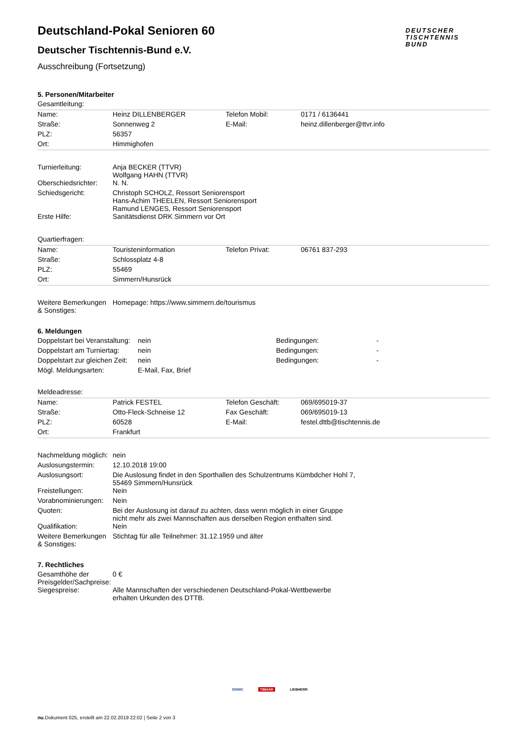Deutschland-Pokal Senioren 60
Deutscher Tischtennis-Bund e.V.
Ausschreibung (Fortsetzung)
DEUTSCHER
TISCHTENNIS
BUND
5. Personen/Mitarbeiter
| Gesamtleitung: | | | |
| Name: | Heinz DILLENBERGER | Telefon Mobil: | 0171 / 6136441 |
| Straße: | Sonnenweg 2 | E-Mail: | heinz.dillenberger@ttvr.info |
| PLZ: | 56357 | | |
| Ort: | Himmighofen | | |
| Turnierleitung: | Anja BECKER (TTVR) Wolfgang HAHN (TTVR) | | |
| Oberschiedsrichter: | N. N. | | |
| Schiedsgericht: | Christoph SCHOLZ, Ressort Seniorensport Hans-Achim THEELEN, Ressort Seniorensport Ramund LENGES, Ressort Seniorensport | | |
| Erste Hilfe: | Sanitätsdienst DRK Simmern vor Ort | | |
| Quartierfragen: | | | |
| Name: | Touristeninformation | Telefon Privat: | 06761 837-293 |
| Straße: | Schlossplatz 4-8 | | |
| PLZ: | 55469 | | |
| Ort: | Simmern/Hunsrück | | |
| Weitere Bemerkungen & Sonstiges: | Homepage: https://www.simmern.de/tourismus | | |
6. Meldungen
| Doppelstart bei Veranstaltung: | nein | Bedingungen: | - |
| Doppelstart am Turniertag: | nein | Bedingungen: | - |
| Doppelstart zur gleichen Zeit: | nein | Bedingungen: | - |
| Mögl. Meldungsarten: | E-Mail, Fax, Brief | | |
| Meldeadresse: | | | |
| Name: | Patrick FESTEL | Telefon Geschäft: | 069/695019-37 |
| Straße: | Otto-Fleck-Schneise 12 | Fax Geschäft: | 069/695019-13 |
| PLZ: | 60528 | E-Mail: | festel.dttb@tischtennis.de |
| Ort: | Frankfurt | | |
| Nachmeldung möglich: | nein | | |
| Auslosungstermin: | 12.10.2018 19:00 | | |
| Auslosungsort: | Die Auslosung findet in den Sporthallen des Schulzentrums Kümbdcher Hohl 7, 55469 Simmern/Hunsrück | | |
| Freistellungen: | Nein | | |
| Vorabnominierungen: | Nein | | |
| Quoten: | Bei der Auslosung ist darauf zu achten, dass wenn möglich in einer Gruppe nicht mehr als zwei Mannschaften aus derselben Region enthalten sind. | | |
| Qualifikation: | Nein | | |
| Weitere Bemerkungen & Sonstiges: | Stichtag für alle Teilnehmer: 31.12.1959 und älter | | |
7. Rechtliches
| Gesamthöhe der Preisgelder/Sachpreise: | 0 € |
| Siegespreise: | Alle Mannschaften der verschiedenen Deutschland-Pokal-Wettbewerbe erhalten Urkunden des DTTB. |
DONIC TIBHAR LIEBHERR
nu.Dokument 025, erstellt am 22.02.2019 22:02 | Seite 2 von 3